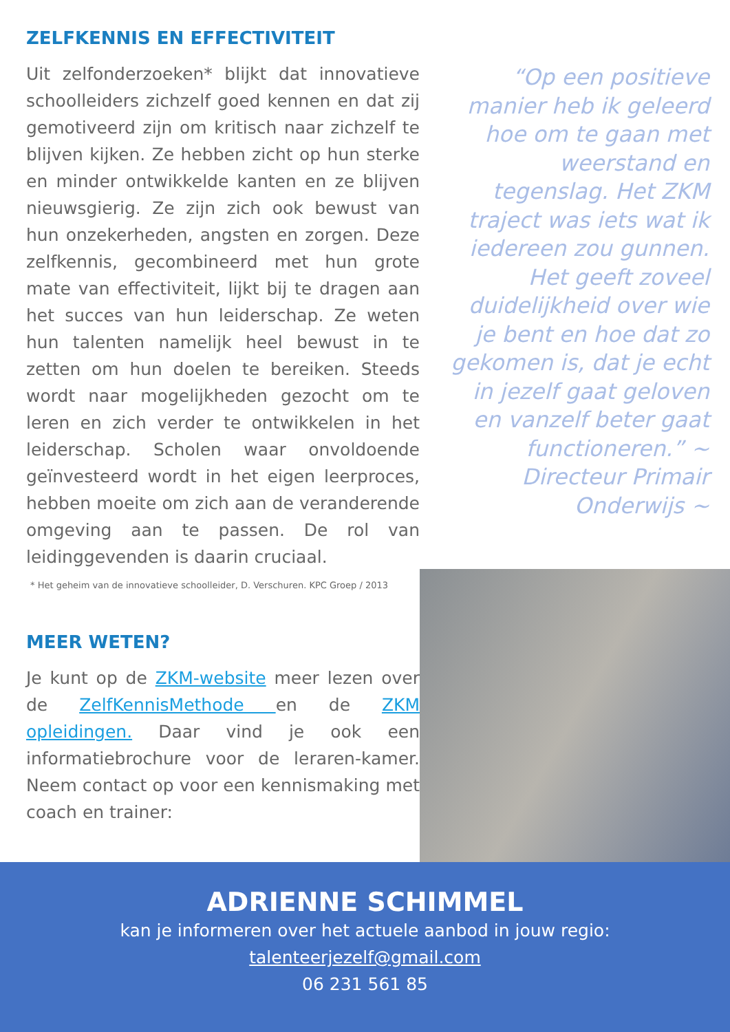ZELFKENNIS EN EFFECTIVITEIT
Uit zelfonderzoeken* blijkt dat innovatieve schoolleiders zichzelf goed kennen en dat zij gemotiveerd zijn om kritisch naar zichzelf te blijven kijken. Ze hebben zicht op hun sterke en minder ontwikkelde kanten en ze blijven nieuwsgierig. Ze zijn zich ook bewust van hun onzekerheden, angsten en zorgen. Deze zelfkennis, gecombineerd met hun grote mate van effectiviteit, lijkt bij te dragen aan het succes van hun leiderschap. Ze weten hun talenten namelijk heel bewust in te zetten om hun doelen te bereiken. Steeds wordt naar mogelijkheden gezocht om te leren en zich verder te ontwikkelen in het leiderschap. Scholen waar onvoldoende geïnvesteerd wordt in het eigen leerproces, hebben moeite om zich aan de veranderende omgeving aan te passen. De rol van leidinggevenden is daarin cruciaal.
* Het geheim van de innovatieve schoolleider, D. Verschuren. KPC Groep / 2013
MEER WETEN?
Je kunt op de ZKM-website meer lezen over de ZelfKennisMethode en de ZKM opleidingen. Daar vind je ook een informatiebrochure voor de leraren-kamer. Neem contact op voor een kennismaking met coach en trainer:
“Op een positieve manier heb ik geleerd hoe om te gaan met weerstand en tegenslag. Het ZKM traject was iets wat ik iedereen zou gunnen. Het geeft zoveel duidelijkheid over wie je bent en hoe dat zo gekomen is, dat je echt in jezelf gaat geloven en vanzelf beter gaat functioneren.” ~ Directeur Primair Onderwijs ~
ADRIENNE SCHIMMEL
kan je informeren over het actuele aanbod in jouw regio:
talenteerjezelf@gmail.com
06 231 561 85